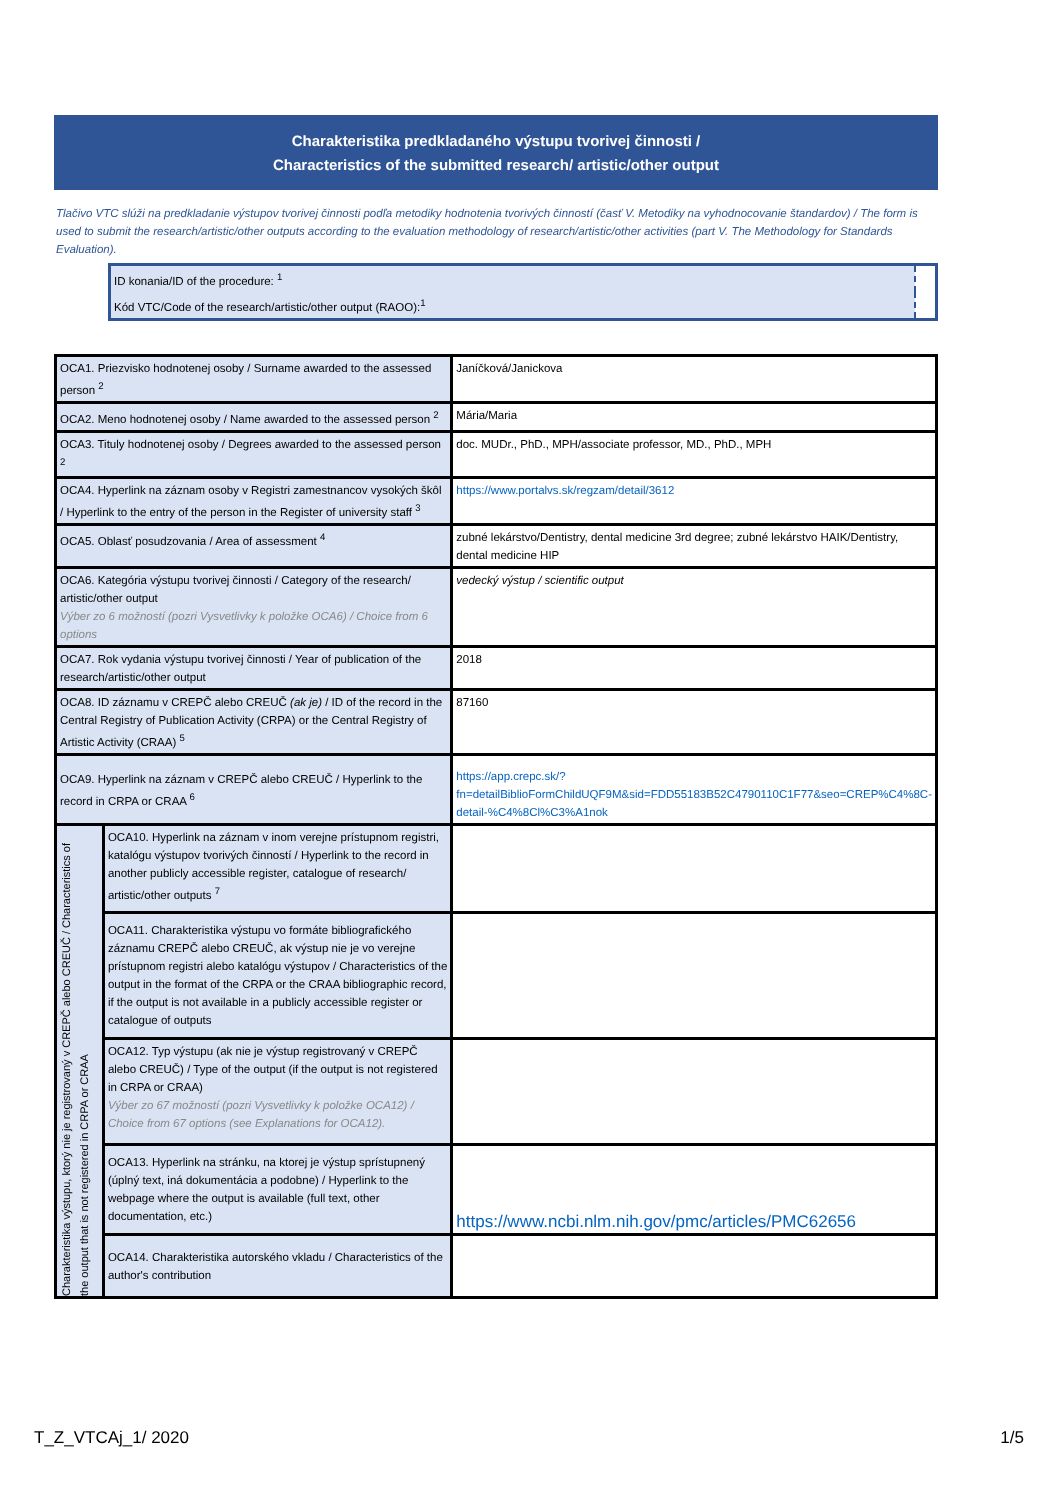Charakteristika predkladaného výstupu tvorivej činnosti /
Characteristics of the submitted research/ artistic/other output
Tlačivo VTC slúži na predkladanie výstupov tvorivej činnosti podľa metodiky hodnotenia tvorivých činností (časť V. Metodiky na vyhodnocovanie štandardov) / The form is used to submit the research/artistic/other outputs according to the evaluation methodology of research/artistic/other activities (part V. The Methodology for Standards Evaluation).
| ID konania/ID of the procedure: <sup>1</sup> | |
| Kód VTC/Code of the research/artistic/other output (RAOO):<sup>1</sup> | |
| OCA1. Priezvisko hodnotenej osoby / Surname awarded to the assessed person <sup>2</sup> | | Janíčková/Janickova |
| OCA2. Meno hodnotenej osoby / Name awarded to the assessed person <sup>2</sup> | | Mária/Maria |
| OCA3. Tituly hodnotenej osoby / Degrees awarded to the assessed person <sup>2</sup> | | doc. MUDr., PhD., MPH/associate professor, MD., PhD., MPH |
| OCA4. Hyperlink na záznam osoby v Registri zamestnancov vysokých škôl / Hyperlink to the entry of the person in the Register of university staff <sup>3</sup> | | https://www.portalvs.sk/regzam/detail/3612 |
| OCA5. Oblasť posudzovania / Area of assessment <sup>4</sup> | | zubné lekárstvo/Dentistry, dental medicine 3rd degree; zubné lekárstvo HAIK/Dentistry, dental medicine HIP |
| OCA6. Kategória výstupu tvorivej činnosti / Category of the research/ artistic/other output Výber zo 6 možností (pozri Vysvetlivky k položke OCA6) / Choice from 6 options | | vedecký výstup / scientific output |
| OCA7. Rok vydania výstupu tvorivej činnosti / Year of publication of the research/artistic/other output | | 2018 |
| OCA8. ID záznamu v CREPČ alebo CREUČ (ak je) / ID of the record in the Central Registry of Publication Activity (CRPA) or the Central Registry of Artistic Activity (CRAA) <sup>5</sup> | | 87160 |
| OCA9. Hyperlink na záznam v CREPČ alebo CREUČ / Hyperlink to the record in CRPA or CRAA <sup>6</sup> | | https://app.crepc.sk/?fn=detailBiblioFormChildUQF9M&sid=FDD55183B52C4790110C1F77&seo=CREP%C4%8C-detail-%C4%8Cl%C3%A1nok |
| Charakteristika výstupu, ktorý nie je registrovaný v CREPČ alebo CREUČ / Characteristics of the output that is not registered in CRPA or CRAA | OCA10. Hyperlink na záznam v inom verejne prístupnom registri, katalógu výstupov tvorivých činností / Hyperlink to the record in another publicly accessible register, catalogue of research/ artistic/other outputs <sup>7</sup> | |
| | OCA11. Charakteristika výstupu vo formáte bibliografického záznamu CREPČ alebo CREUČ, ak výstup nie je vo verejne prístupnom registri alebo katalógu výstupov / Characteristics of the output in the format of the CRPA or the CRAA bibliographic record, if the output is not available in a publicly accessible register or catalogue of outputs | |
| | OCA12. Typ výstupu (ak nie je výstup registrovaný v CREPČ alebo CREUČ) / Type of the output (if the output is not registered in CRPA or CRAA) Výber zo 67 možností (pozri Vysvetlivky k položke OCA12) / Choice from 67 options (see Explanations for OCA12). | |
| | OCA13. Hyperlink na stránku, na ktorej je výstup sprístupnený (úplný text, iná dokumentácia a podobne) / Hyperlink to the webpage where the output is available (full text, other documentation, etc.) | https://www.ncbi.nlm.nih.gov/pmc/articles/PMC62656 |
| | OCA14. Charakteristika autorského vkladu / Characteristics of the author's contribution | |
T_Z_VTCAj_1/ 2020 1/5